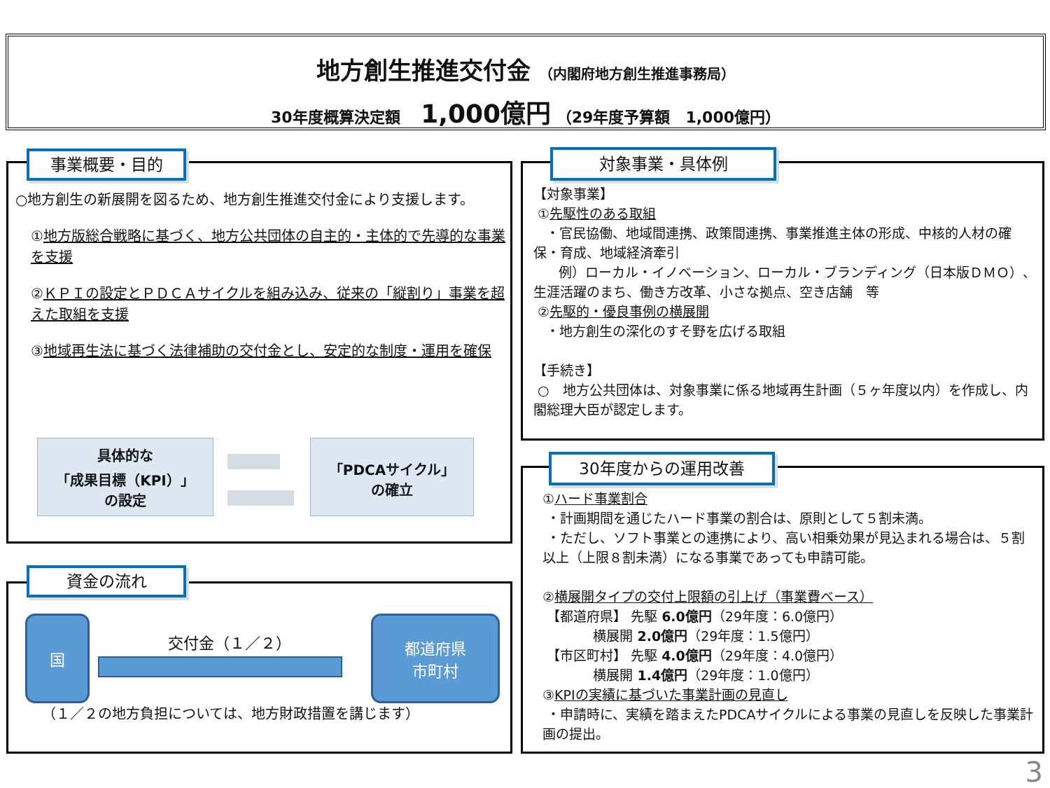地方創生推進交付金 （内閣府地方創生推進事務局）
30年度概算決定額　 1,000億円 （29年度予算額　1,000億円）
事業概要・目的
○地方創生の新展開を図るため、地方創生推進交付金により支援します。
①地方版総合戦略に基づく、地方公共団体の自主的・主体的で先導的な事業を支援
②ＫＰＩの設定とＰＤＣＡサイクルを組み込み、従来の「縦割り」事業を超えた取組を支援
③地域再生法に基づく法律補助の交付金とし、安定的な制度・運用を確保
具体的な
「成果目標（KPI）」
の設定
「PDCAサイクル」
の確立
資金の流れ
国
交付金（１／２）
都道府県
市町村
（１／２の地方負担については、地方財政措置を講じます）
対象事業・具体例
【対象事業】
①先駆性のある取組
・官民協働、地域間連携、政策間連携、事業推進主体の形成、中核的人材の確保・育成、地域経済牽引
例）ローカル・イノベーション、ローカル・ブランディング（日本版ＤＭＯ）、生涯活躍のまち、働き方改革、小さな拠点、空き店舗　等
②先駆的・優良事例の横展開
・地方創生の深化のすそ野を広げる取組
【手続き】
○　地方公共団体は、対象事業に係る地域再生計画（５ヶ年度以内）を作成し、内閣総理大臣が認定します。
30年度からの運用改善
①ハード事業割合
・計画期間を通じたハード事業の割合は、原則として５割未満。
・ただし、ソフト事業との連携により、高い相乗効果が見込まれる場合は、５割以上（上限８割未満）になる事業であっても申請可能。
②横展開タイプの交付上限額の引上げ（事業費ベース）
【都道府県】 先駆 6.0億円（29年度：6.0億円）
横展開 2.0億円（29年度：1.5億円）
【市区町村】 先駆 4.0億円（29年度：4.0億円）
横展開 1.4億円（29年度：1.0億円）
③KPIの実績に基づいた事業計画の見直し
・申請時に、実績を踏まえたPDCAサイクルによる事業の見直しを反映した事業計画の提出。
3